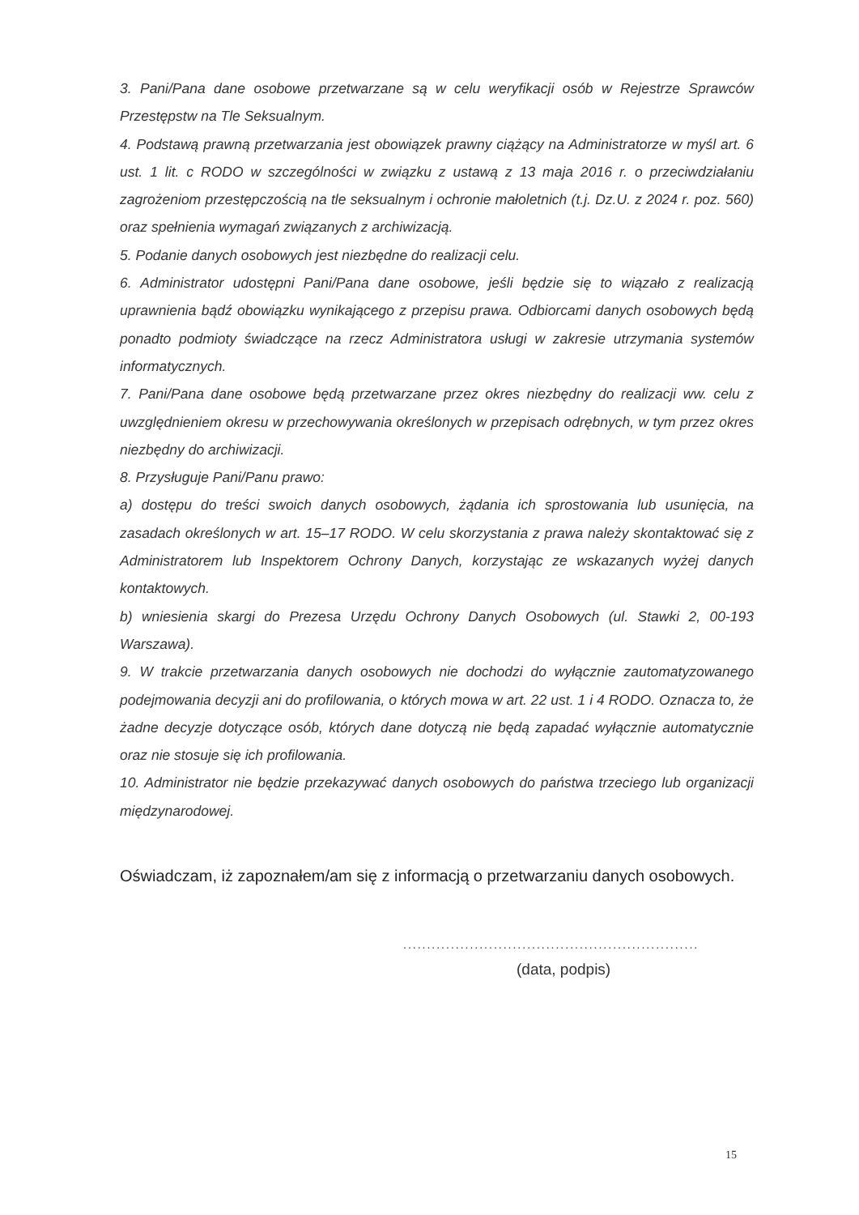3. Pani/Pana dane osobowe przetwarzane są w celu weryfikacji osób w Rejestrze Sprawców Przestępstw na Tle Seksualnym.
4. Podstawą prawną przetwarzania jest obowiązek prawny ciążący na Administratorze w myśl art. 6 ust. 1 lit. c RODO w szczególności w związku z ustawą z 13 maja 2016 r. o przeciwdziałaniu zagrożeniom przestępczością na tle seksualnym i ochronie małoletnich (t.j. Dz.U. z 2024 r. poz. 560) oraz spełnienia wymagań związanych z archiwizacją.
5. Podanie danych osobowych jest niezbędne do realizacji celu.
6. Administrator udostępni Pani/Pana dane osobowe, jeśli będzie się to wiązało z realizacją uprawnienia bądź obowiązku wynikającego z przepisu prawa. Odbiorcami danych osobowych będą ponadto podmioty świadczące na rzecz Administratora usługi w zakresie utrzymania systemów informatycznych.
7. Pani/Pana dane osobowe będą przetwarzane przez okres niezbędny do realizacji ww. celu z uwzględnieniem okresu w przechowywania określonych w przepisach odrębnych, w tym przez okres niezbędny do archiwizacji.
8. Przysługuje Pani/Panu prawo:
a) dostępu do treści swoich danych osobowych, żądania ich sprostowania lub usunięcia, na zasadach określonych w art. 15–17 RODO. W celu skorzystania z prawa należy skontaktować się z Administratorem lub Inspektorem Ochrony Danych, korzystając ze wskazanych wyżej danych kontaktowych.
b) wniesienia skargi do Prezesa Urzędu Ochrony Danych Osobowych (ul. Stawki 2, 00-193 Warszawa).
9. W trakcie przetwarzania danych osobowych nie dochodzi do wyłącznie zautomatyzowanego podejmowania decyzji ani do profilowania, o których mowa w art. 22 ust. 1 i 4 RODO. Oznacza to, że żadne decyzje dotyczące osób, których dane dotyczą nie będą zapadać wyłącznie automatycznie oraz nie stosuje się ich profilowania.
10. Administrator nie będzie przekazywać danych osobowych do państwa trzeciego lub organizacji międzynarodowej.
Oświadczam, iż zapoznałem/am się z informacją o przetwarzaniu danych osobowych.
..............................................................
(data, podpis)
15